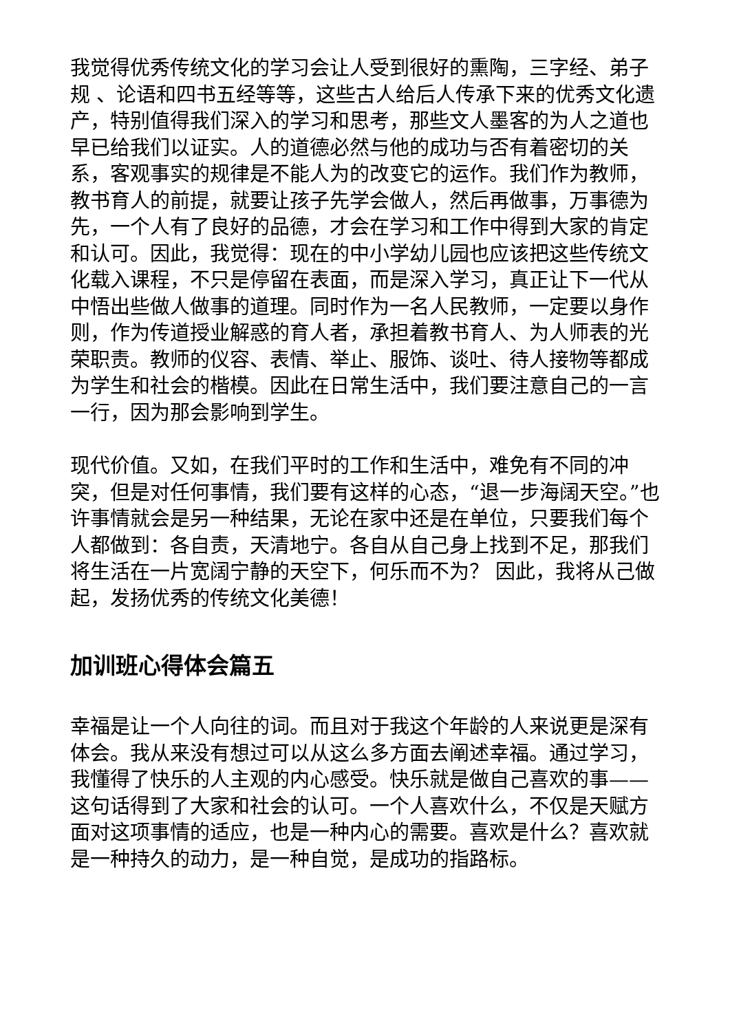我觉得优秀传统文化的学习会让人受到很好的熏陶，三字经、弟子规 、论语和四书五经等等，这些古人给后人传承下来的优秀文化遗产，特别值得我们深入的学习和思考，那些文人墨客的为人之道也早已给我们以证实。人的道德必然与他的成功与否有着密切的关系，客观事实的规律是不能人为的改变它的运作。我们作为教师，教书育人的前提，就要让孩子先学会做人，然后再做事，万事德为先，一个人有了良好的品德，才会在学习和工作中得到大家的肯定和认可。因此，我觉得：现在的中小学幼儿园也应该把这些传统文化载入课程，不只是停留在表面，而是深入学习，真正让下一代从中悟出些做人做事的道理。同时作为一名人民教师，一定要以身作则，作为传道授业解惑的育人者，承担着教书育人、为人师表的光荣职责。教师的仪容、表情、举止、服饰、谈吐、待人接物等都成为学生和社会的楷模。因此在日常生活中，我们要注意自己的一言一行，因为那会影响到学生。
现代价值。又如，在我们平时的工作和生活中，难免有不同的冲突，但是对任何事情，我们要有这样的心态，“退一步海阔天空。”也许事情就会是另一种结果，无论在家中还是在单位，只要我们每个人都做到：各自责，天清地宁。各自从自己身上找到不足，那我们将生活在一片宽阔宁静的天空下，何乐而不为？ 因此，我将从己做起，发扬优秀的传统文化美德！
加训班心得体会篇五
幸福是让一个人向往的词。而且对于我这个年龄的人来说更是深有体会。我从来没有想过可以从这么多方面去阐述幸福。通过学习，我懂得了快乐的人主观的内心感受。快乐就是做自己喜欢的事——这句话得到了大家和社会的认可。一个人喜欢什么，不仅是天赋方面对这项事情的适应，也是一种内心的需要。喜欢是什么？喜欢就是一种持久的动力，是一种自觉，是成功的指路标。